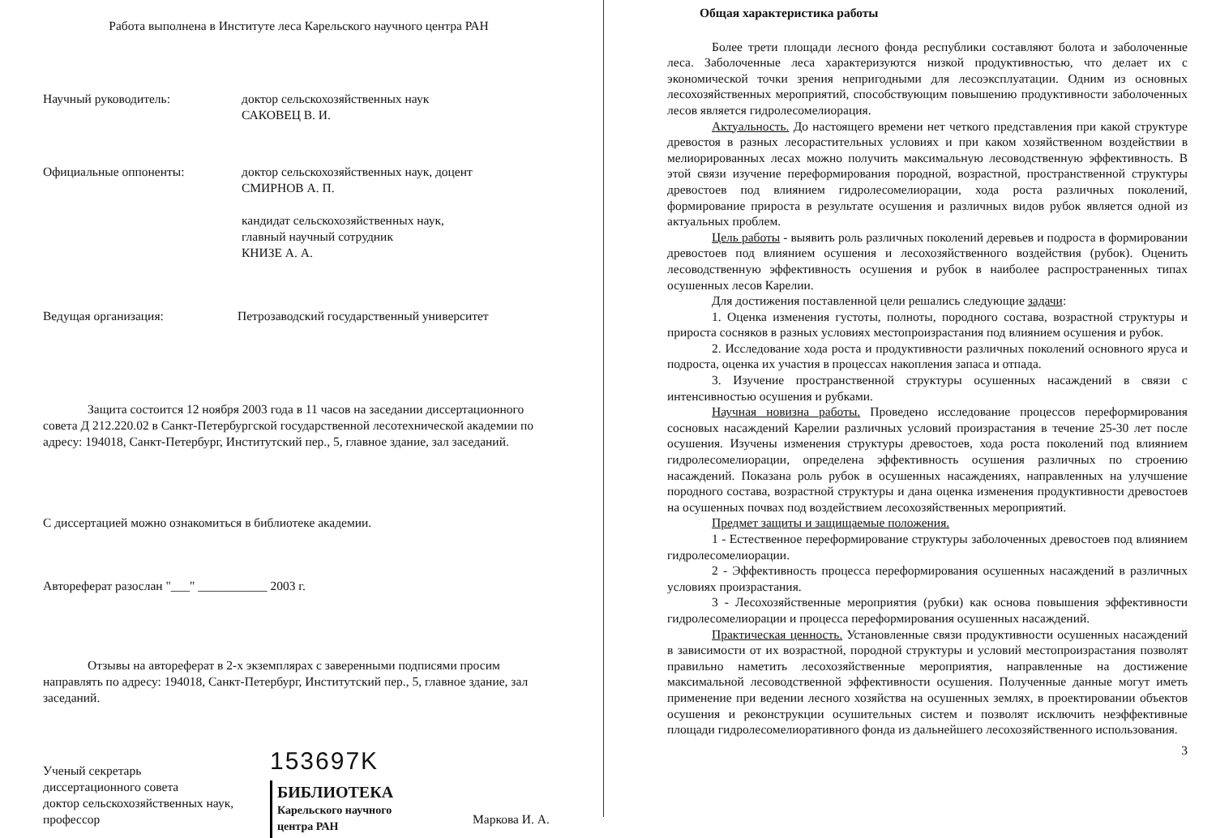Работа выполнена в Институте леса Карельского научного центра РАН
Научный руководитель: доктор сельскохозяйственных наук
САКОВЕЦ В. И.
Официальные оппоненты: доктор сельскохозяйственных наук, доцент
СМИРНОВ А. П.
кандидат сельскохозяйственных наук,
главный научный сотрудник
КНИЗЕ А. А.
Ведущая организация: Петрозаводский государственный университет
Защита состоится 12 ноября 2003 года в 11 часов на заседании диссертационного совета Д 212.220.02 в Санкт-Петербургской государственной лесотехнической академии по адресу: 194018, Санкт-Петербург, Институтский пер., 5, главное здание, зал заседаний.
С диссертацией можно ознакомиться в библиотеке академии.
Автореферат разослан "___" ___________ 2003 г.
Отзывы на автореферат в 2-х экземплярах с заверенными подписями просим направлять по адресу: 194018, Санкт-Петербург, Институтский пер., 5, главное здание, зал заседаний.
Ученый секретарь
диссертационного совета
доктор сельскохозяйственных наук,
профессор
153697K
БИБЛИОТЕКА
Карельского научного
центра РАН
Маркова И. А.
Общая характеристика работы
Более трети площади лесного фонда республики составляют болота и заболоченные леса. Заболоченные леса характеризуются низкой продуктивностью, что делает их с экономической точки зрения непригодными для лесоэксплуатации. Одним из основных лесохозяйственных мероприятий, способствующим повышению продуктивности заболоченных лесов является гидролесомелиорация.
Актуальность. До настоящего времени нет четкого представления при какой структуре древостоя в разных лесорастительных условиях и при каком хозяйственном воздействии в мелиорированных лесах можно получить максимальную лесоводственную эффективность. В этой связи изучение переформирования породной, возрастной, пространственной структуры древостоев под влиянием гидролесомелиорации, хода роста различных поколений, формирование прироста в результате осушения и различных видов рубок является одной из актуальных проблем.
Цель работы - выявить роль различных поколений деревьев и подроста в формировании древостоев под влиянием осушения и лесохозяйственного воздействия (рубок). Оценить лесоводственную эффективность осушения и рубок в наиболее распространенных типах осушенных лесов Карелии.
Для достижения поставленной цели решались следующие задачи:
1. Оценка изменения густоты, полноты, породного состава, возрастной структуры и прироста сосняков в разных условиях местопроизрастания под влиянием осушения и рубок.
2. Исследование хода роста и продуктивности различных поколений основного яруса и подроста, оценка их участия в процессах накопления запаса и отпада.
3. Изучение пространственной структуры осушенных насаждений в связи с интенсивностью осушения и рубками.
Научная новизна работы. Проведено исследование процессов переформирования сосновых насаждений Карелии различных условий произрастания в течение 25-30 лет после осушения. Изучены изменения структуры древостоев, хода роста поколений под влиянием гидролесомелиорации, определена эффективность осушения различных по строению насаждений. Показана роль рубок в осушенных насаждениях, направленных на улучшение породного состава, возрастной структуры и дана оценка изменения продуктивности древостоев на осушенных почвах под воздействием лесохозяйственных мероприятий.
Предмет защиты и защищаемые положения.
1 - Естественное переформирование структуры заболоченных древостоев под влиянием гидролесомелиорации.
2 - Эффективность процесса переформирования осушенных насаждений в различных условиях произрастания.
3 - Лесохозяйственные мероприятия (рубки) как основа повышения эффективности гидролесомелиорации и процесса переформирования осушенных насаждений.
Практическая ценность. Установленные связи продуктивности осушенных насаждений в зависимости от их возрастной, породной структуры и условий местопроизрастания позволят правильно наметить лесохозяйственные мероприятия, направленные на достижение максимальной лесоводственной эффективности осушения. Полученные данные могут иметь применение при ведении лесного хозяйства на осушенных землях, в проектировании объектов осушения и реконструкции осушительных систем и позволят исключить неэффективные площади гидролесомелиоративного фонда из дальнейшего лесохозяйственного использования.
3